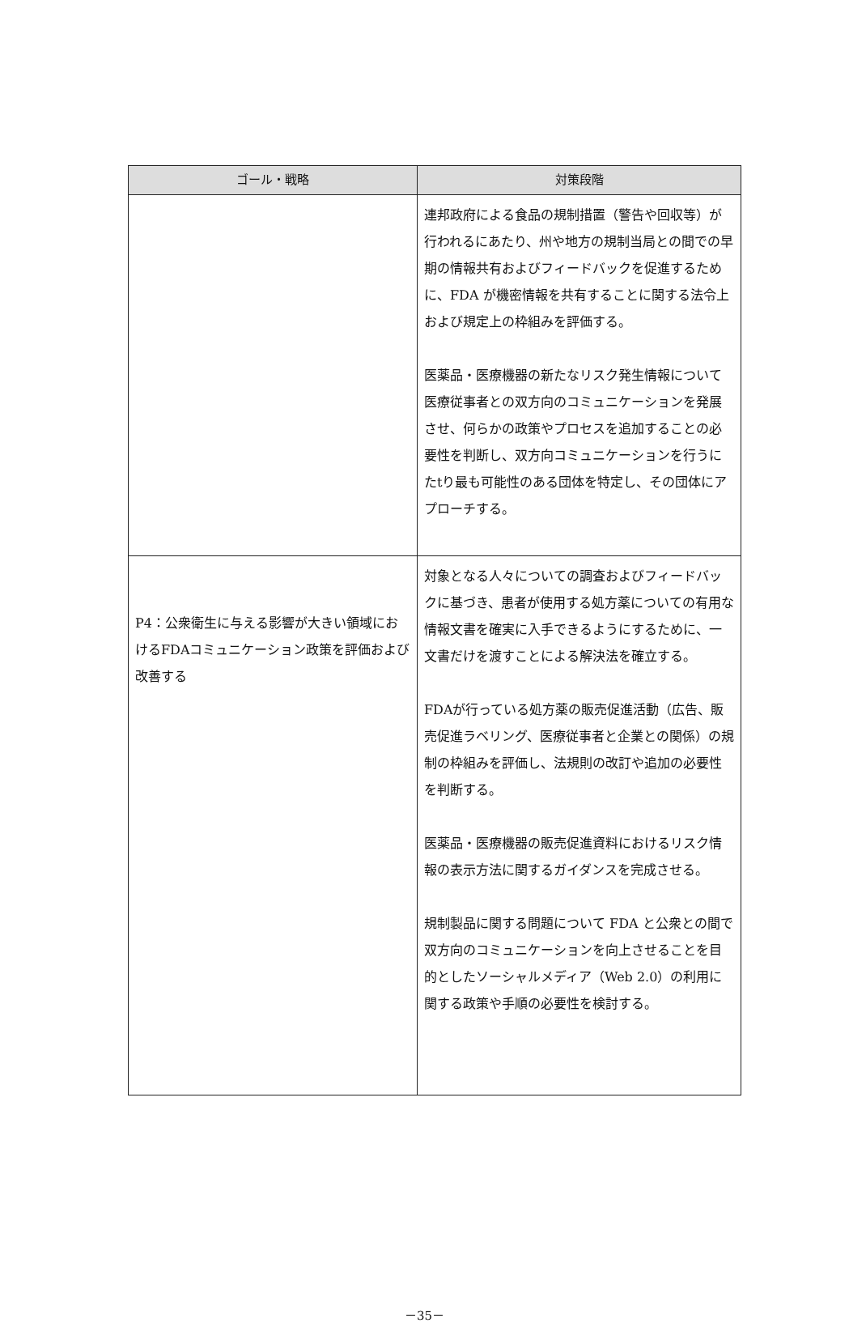| ゴール・戦略 | 対策段階 |
| --- | --- |
| | 連邦政府による食品の規制措置（警告や回収等）が行われるにあたり、州や地方の規制当局との間での早期の情報共有およびフィードバックを促進するために、FDA が機密情報を共有することに関する法令上および規定上の枠組みを評価する。 医薬品・医療機器の新たなリスク発生情報について医療従事者との双方向のコミュニケーションを発展させ、何らかの政策やプロセスを追加することの必要性を判断し、双方向コミュニケーションを行うにたtり最も可能性のある団体を特定し、その団体にアプローチする。 |
| P4：公衆衛生に与える影響が大きい領域におけるFDAコミュニケーション政策を評価および改善する | 対象となる人々についての調査およびフィードバックに基づき、患者が使用する処方薬についての有用な情報文書を確実に入手できるようにするために、一文書だけを渡すことによる解決法を確立する。 FDAが行っている処方薬の販売促進活動（広告、販売促進ラベリング、医療従事者と企業との関係）の規制の枠組みを評価し、法規則の改訂や追加の必要性を判断する。 医薬品・医療機器の販売促進資料におけるリスク情報の表示方法に関するガイダンスを完成させる。 規制製品に関する問題について FDA と公衆との間で双方向のコミュニケーションを向上させることを目的としたソーシャルメディア（Web 2.0）の利用に関する政策や手順の必要性を検討する。 |
－35－